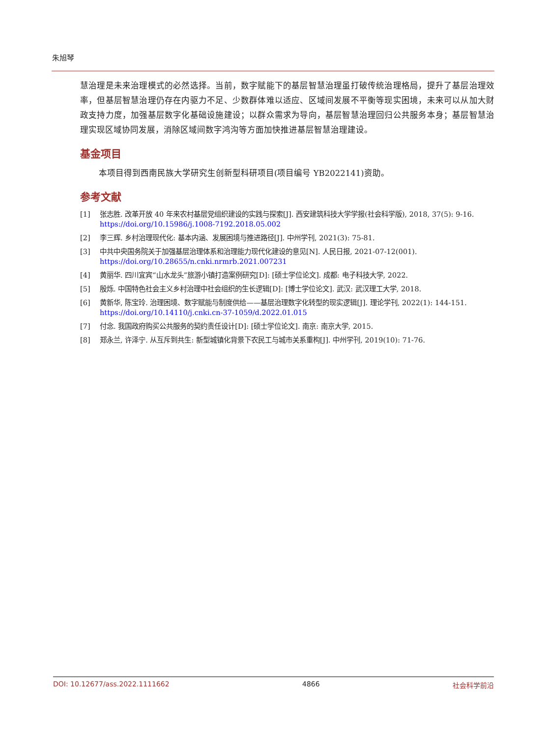朱旭琴
慧治理是未来治理模式的必然选择。当前，数字赋能下的基层智慧治理虽打破传统治理格局，提升了基层治理效率，但基层智慧治理仍存在内驱力不足、少数群体难以适应、区域间发展不平衡等现实困境，未来可以从加大财政支持力度，加强基层数字化基础设施建设；以群众需求为导向，基层智慧治理回归公共服务本身；基层智慧治理实现区域协同发展，消除区域间数字鸿沟等方面加快推进基层智慧治理建设。
基金项目
本项目得到西南民族大学研究生创新型科研项目(项目编号 YB2022141)资助。
参考文献
[1] 张志胜. 改革开放 40 年来农村基层党组织建设的实践与探索[J]. 西安建筑科技大学学报(社会科学版), 2018, 37(5): 9-16. https://doi.org/10.15986/j.1008-7192.2018.05.002
[2] 李三辉. 乡村治理现代化: 基本内涵、发展困境与推进路径[J]. 中州学刊, 2021(3): 75-81.
[3] 中共中央国务院关于加强基层治理体系和治理能力现代化建设的意见[N]. 人民日报, 2021-07-12(001). https://doi.org/10.28655/n.cnki.nrmrb.2021.007231
[4] 黄丽华. 四川宜宾“山水龙头”旅游小镇打造案例研究[D]: [硕士学位论文]. 成都: 电子科技大学, 2022.
[5] 殷烁. 中国特色社会主义乡村治理中社会组织的生长逻辑[D]: [博士学位论文]. 武汉: 武汉理工大学, 2018.
[6] 黄新华, 陈宝玲. 治理困境、数字赋能与制度供给——基层治理数字化转型的现实逻辑[J]. 理论学刊, 2022(1): 144-151. https://doi.org/10.14110/j.cnki.cn-37-1059/d.2022.01.015
[7] 付念. 我国政府购买公共服务的契约责任设计[D]: [硕士学位论文]. 南京: 南京大学, 2015.
[8] 郑永兰, 许泽宁. 从互斥到共生: 新型城镇化背景下农民工与城市关系重构[J]. 中州学刊, 2019(10): 71-76.
DOI: 10.12677/ass.2022.1111662 4866 社会科学前沿